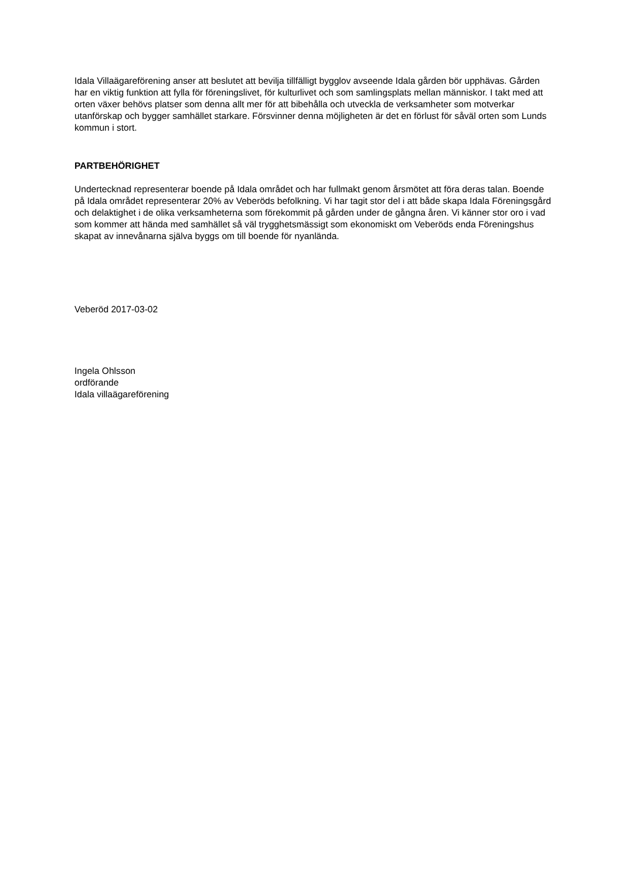Idala Villaägareförening anser att beslutet att bevilja tillfälligt bygglov avseende Idala gården bör upphävas. Gården har en viktig funktion att fylla för föreningslivet, för kulturlivet och som samlingsplats mellan människor. I takt med att orten växer behövs platser som denna allt mer för att bibehålla och utveckla de verksamheter som motverkar utanförskap och bygger samhället starkare. Försvinner denna möjligheten är det en förlust för såväl orten som Lunds kommun i stort.
PARTBEHÖRIGHET
Undertecknad representerar boende på Idala området och har fullmakt genom årsmötet att föra deras talan. Boende på Idala området representerar 20% av Veberöds befolkning. Vi har tagit stor del i att både skapa Idala Föreningsgård och delaktighet i de olika verksamheterna som förekommit på gården under de gångna åren. Vi känner stor oro i vad som kommer att hända med samhället så väl trygghetsmässigt som ekonomiskt om Veberöds enda Föreningshus skapat av innevånarna själva byggs om till boende för nyanlända.
Veberöd 2017-03-02
Ingela Ohlsson
ordförande
Idala villaägareförening